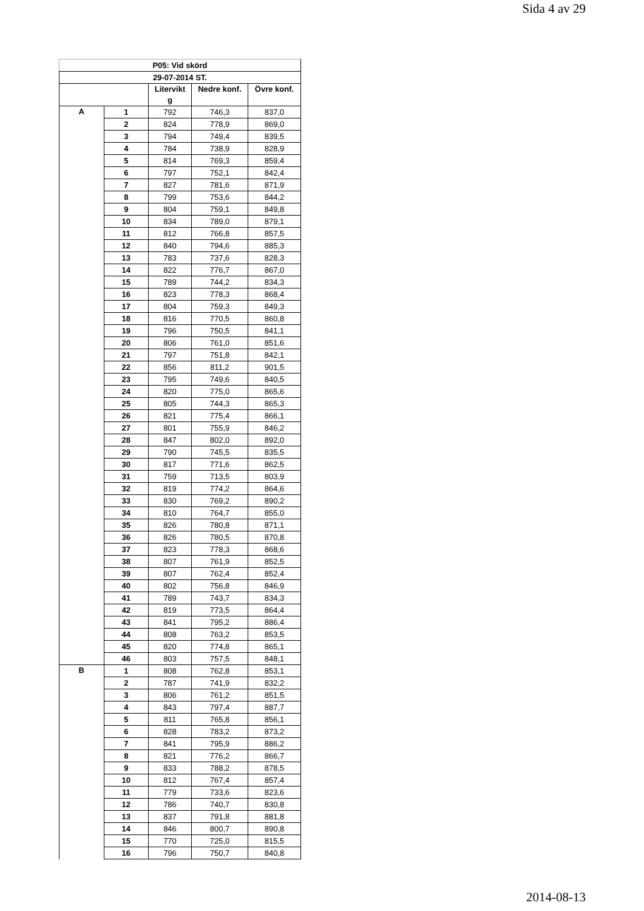Sida 4 av 29
| P05: Vid skörd | | | | |
| --- | --- | --- | --- | --- |
| 29-07-2014 ST. | | | | |
| | | Litervikt g | Nedre konf. | Övre konf. |
| A | 1 | 792 | 746,3 | 837,0 |
| | 2 | 824 | 778,9 | 869,0 |
| | 3 | 794 | 749,4 | 839,5 |
| | 4 | 784 | 738,9 | 828,9 |
| | 5 | 814 | 769,3 | 859,4 |
| | 6 | 797 | 752,1 | 842,4 |
| | 7 | 827 | 781,6 | 871,9 |
| | 8 | 799 | 753,6 | 844,2 |
| | 9 | 804 | 759,1 | 849,8 |
| | 10 | 834 | 789,0 | 879,1 |
| | 11 | 812 | 766,8 | 857,5 |
| | 12 | 840 | 794,6 | 885,3 |
| | 13 | 783 | 737,6 | 828,3 |
| | 14 | 822 | 776,7 | 867,0 |
| | 15 | 789 | 744,2 | 834,3 |
| | 16 | 823 | 778,3 | 868,4 |
| | 17 | 804 | 759,3 | 849,3 |
| | 18 | 816 | 770,5 | 860,8 |
| | 19 | 796 | 750,5 | 841,1 |
| | 20 | 806 | 761,0 | 851,6 |
| | 21 | 797 | 751,8 | 842,1 |
| | 22 | 856 | 811,2 | 901,5 |
| | 23 | 795 | 749,6 | 840,5 |
| | 24 | 820 | 775,0 | 865,6 |
| | 25 | 805 | 744,3 | 865,3 |
| | 26 | 821 | 775,4 | 866,1 |
| | 27 | 801 | 755,9 | 846,2 |
| | 28 | 847 | 802,0 | 892,0 |
| | 29 | 790 | 745,5 | 835,5 |
| | 30 | 817 | 771,6 | 862,5 |
| | 31 | 759 | 713,5 | 803,9 |
| | 32 | 819 | 774,2 | 864,6 |
| | 33 | 830 | 769,2 | 890,2 |
| | 34 | 810 | 764,7 | 855,0 |
| | 35 | 826 | 780,8 | 871,1 |
| | 36 | 826 | 780,5 | 870,8 |
| | 37 | 823 | 778,3 | 868,6 |
| | 38 | 807 | 761,9 | 852,5 |
| | 39 | 807 | 762,4 | 852,4 |
| | 40 | 802 | 756,8 | 846,9 |
| | 41 | 789 | 743,7 | 834,3 |
| | 42 | 819 | 773,5 | 864,4 |
| | 43 | 841 | 795,2 | 886,4 |
| | 44 | 808 | 763,2 | 853,5 |
| | 45 | 820 | 774,8 | 865,1 |
| | 46 | 803 | 757,5 | 848,1 |
| B | 1 | 808 | 762,8 | 853,1 |
| | 2 | 787 | 741,9 | 832,2 |
| | 3 | 806 | 761,2 | 851,5 |
| | 4 | 843 | 797,4 | 887,7 |
| | 5 | 811 | 765,8 | 856,1 |
| | 6 | 828 | 783,2 | 873,2 |
| | 7 | 841 | 795,9 | 886,2 |
| | 8 | 821 | 776,2 | 866,7 |
| | 9 | 833 | 788,2 | 878,5 |
| | 10 | 812 | 767,4 | 857,4 |
| | 11 | 779 | 733,6 | 823,6 |
| | 12 | 786 | 740,7 | 830,8 |
| | 13 | 837 | 791,8 | 881,8 |
| | 14 | 846 | 800,7 | 890,8 |
| | 15 | 770 | 725,0 | 815,5 |
| | 16 | 796 | 750,7 | 840,8 |
2014-08-13